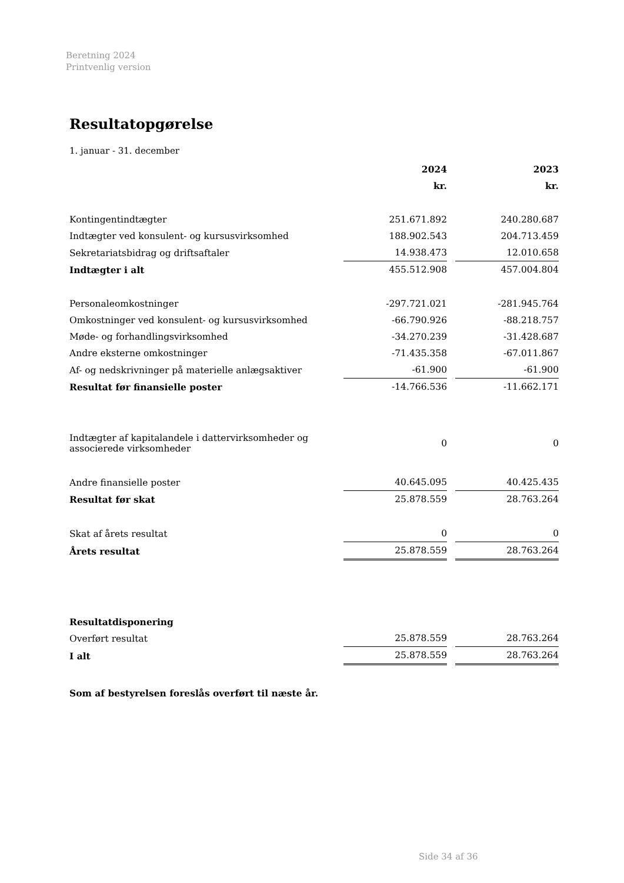Beretning 2024
Printvenlig version
Resultatopgørelse
1. januar - 31. december
| | 2024 | 2023 |
| | kr. | kr. |
| Kontingentindtægter | 251.671.892 | 240.280.687 |
| Indtægter ved konsulent- og kursusvirksomhed | 188.902.543 | 204.713.459 |
| Sekretariatsbidrag og driftsaftaler | 14.938.473 | 12.010.658 |
| Indtægter i alt | 455.512.908 | 457.004.804 |
| Personaleomkostninger | -297.721.021 | -281.945.764 |
| Omkostninger ved konsulent- og kursusvirksomhed | -66.790.926 | -88.218.757 |
| Møde- og forhandlingsvirksomhed | -34.270.239 | -31.428.687 |
| Andre eksterne omkostninger | -71.435.358 | -67.011.867 |
| Af- og nedskrivninger på materielle anlægsaktiver | -61.900 | -61.900 |
| Resultat før finansielle poster | -14.766.536 | -11.662.171 |
| Indtægter af kapitalandele i dattervirksomheder og associerede virksomheder | 0 | 0 |
| Andre finansielle poster | 40.645.095 | 40.425.435 |
| Resultat før skat | 25.878.559 | 28.763.264 |
| Skat af årets resultat | 0 | 0 |
| Årets resultat | 25.878.559 | 28.763.264 |
| Resultatdisponering | | |
| Overført resultat | 25.878.559 | 28.763.264 |
| I alt | 25.878.559 | 28.763.264 |
Som af bestyrelsen foreslås overført til næste år.
Side 34 af 36